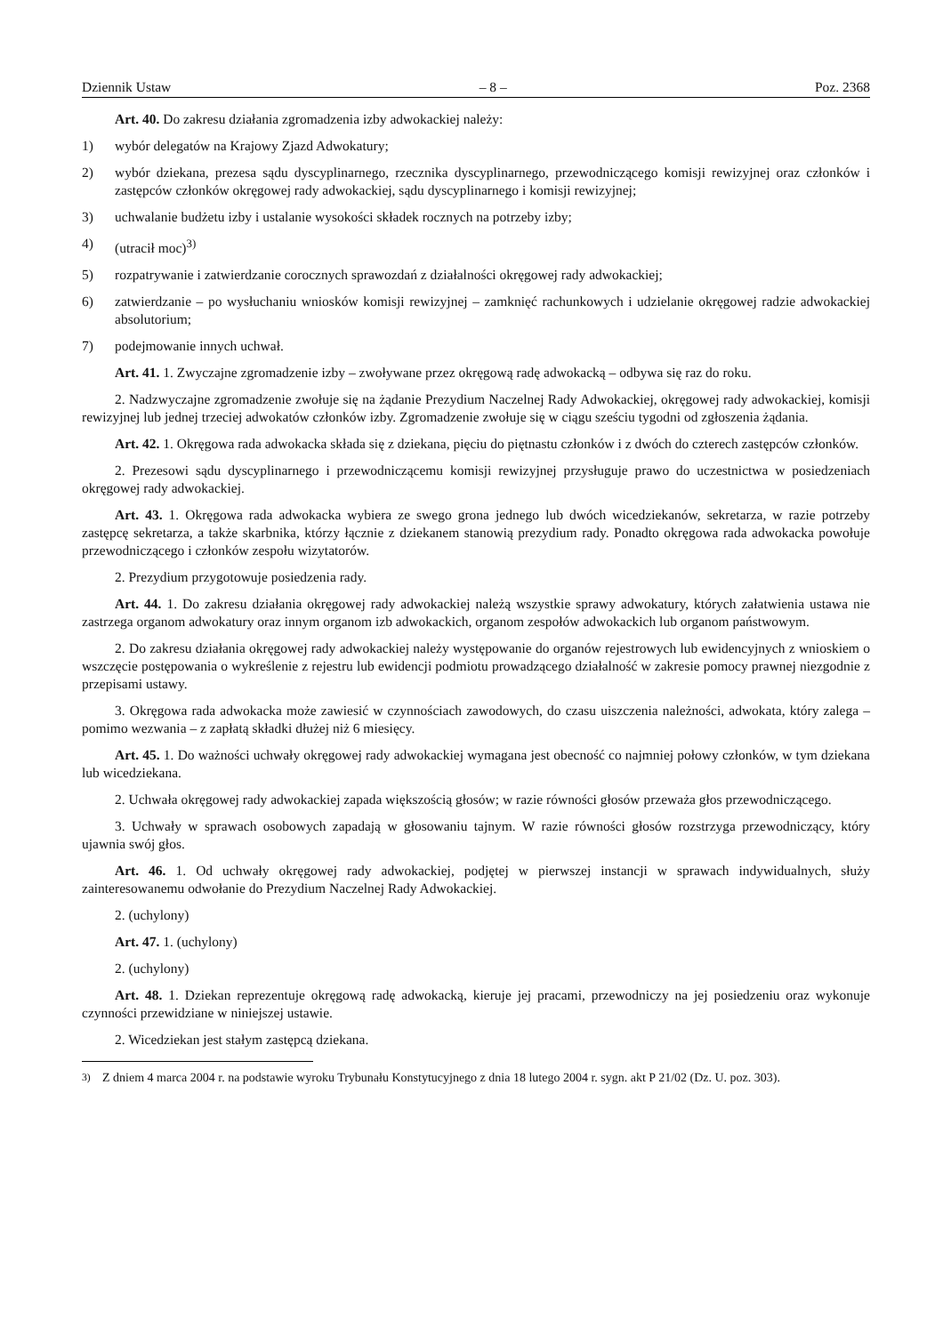Dziennik Ustaw – 8 – Poz. 2368
Art. 40. Do zakresu działania zgromadzenia izby adwokackiej należy:
1) wybór delegatów na Krajowy Zjazd Adwokatury;
2) wybór dziekana, prezesa sądu dyscyplinarnego, rzecznika dyscyplinarnego, przewodniczącego komisji rewizyjnej oraz członków i zastępców członków okręgowej rady adwokackiej, sądu dyscyplinarnego i komisji rewizyjnej;
3) uchwalanie budżetu izby i ustalanie wysokości składek rocznych na potrzeby izby;
4) (utracił moc)<sup>3)</sup>
5) rozpatrywanie i zatwierdzanie corocznych sprawozdań z działalności okręgowej rady adwokackiej;
6) zatwierdzanie – po wysłuchaniu wniosków komisji rewizyjnej – zamknięć rachunkowych i udzielanie okręgowej radzie adwokackiej absolutorium;
7) podejmowanie innych uchwał.
Art. 41. 1. Zwyczajne zgromadzenie izby – zwoływane przez okręgową radę adwokacką – odbywa się raz do roku.
2. Nadzwyczajne zgromadzenie zwołuje się na żądanie Prezydium Naczelnej Rady Adwokackiej, okręgowej rady adwokackiej, komisji rewizyjnej lub jednej trzeciej adwokatów członków izby. Zgromadzenie zwołuje się w ciągu sześciu tygodni od zgłoszenia żądania.
Art. 42. 1. Okręgowa rada adwokacka składa się z dziekana, pięciu do piętnastu członków i z dwóch do czterech zastępców członków.
2. Prezesowi sądu dyscyplinarnego i przewodniczącemu komisji rewizyjnej przysługuje prawo do uczestnictwa w posiedzeniach okręgowej rady adwokackiej.
Art. 43. 1. Okręgowa rada adwokacka wybiera ze swego grona jednego lub dwóch wicedziekanów, sekretarza, w razie potrzeby zastępcę sekretarza, a także skarbnika, którzy łącznie z dziekanem stanowią prezydium rady. Ponadto okręgowa rada adwokacka powołuje przewodniczącego i członków zespołu wizytatorów.
2. Prezydium przygotowuje posiedzenia rady.
Art. 44. 1. Do zakresu działania okręgowej rady adwokackiej należą wszystkie sprawy adwokatury, których załatwienia ustawa nie zastrzega organom adwokatury oraz innym organom izb adwokackich, organom zespołów adwokackich lub organom państwowym.
2. Do zakresu działania okręgowej rady adwokackiej należy występowanie do organów rejestrowych lub ewidencyjnych z wnioskiem o wszczęcie postępowania o wykreślenie z rejestru lub ewidencji podmiotu prowadzącego działalność w zakresie pomocy prawnej niezgodnie z przepisami ustawy.
3. Okręgowa rada adwokacka może zawiesić w czynnościach zawodowych, do czasu uiszczenia należności, adwokata, który zalega – pomimo wezwania – z zapłatą składki dłużej niż 6 miesięcy.
Art. 45. 1. Do ważności uchwały okręgowej rady adwokackiej wymagana jest obecność co najmniej połowy członków, w tym dziekana lub wicedziekana.
2. Uchwała okręgowej rady adwokackiej zapada większością głosów; w razie równości głosów przeważa głos przewodniczącego.
3. Uchwały w sprawach osobowych zapadają w głosowaniu tajnym. W razie równości głosów rozstrzyga przewodniczący, który ujawnia swój głos.
Art. 46. 1. Od uchwały okręgowej rady adwokackiej, podjętej w pierwszej instancji w sprawach indywidualnych, służy zainteresowanemu odwołanie do Prezydium Naczelnej Rady Adwokackiej.
2. (uchylony)
Art. 47. 1. (uchylony)
2. (uchylony)
Art. 48. 1. Dziekan reprezentuje okręgową radę adwokacką, kieruje jej pracami, przewodniczy na jej posiedzeniu oraz wykonuje czynności przewidziane w niniejszej ustawie.
2. Wicedziekan jest stałym zastępcą dziekana.
<sup>3)</sup> Z dniem 4 marca 2004 r. na podstawie wyroku Trybunału Konstytucyjnego z dnia 18 lutego 2004 r. sygn. akt P 21/02 (Dz. U. poz. 303).